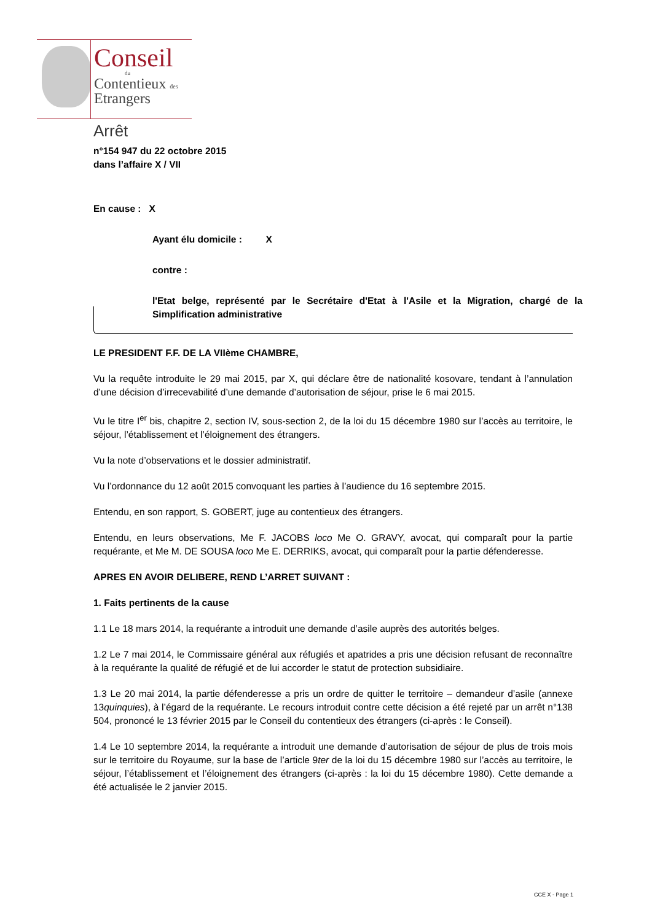Conseil
du
Contentieux des
Etrangers
Arrêt
n°154 947 du 22 octobre 2015
dans l’affaire X / VII
En cause : X
Ayant élu domicile : X
contre :
l'Etat belge, représenté par le Secrétaire d'Etat à l'Asile et la Migration, chargé de la Simplification administrative
LE PRESIDENT F.F. DE LA VIIème CHAMBRE,
Vu la requête introduite le 29 mai 2015, par X, qui déclare être de nationalité kosovare, tendant à l’annulation d’une décision d’irrecevabilité d’une demande d’autorisation de séjour, prise le 6 mai 2015.
Vu le titre I<sup>er</sup> bis, chapitre 2, section IV, sous-section 2, de la loi du 15 décembre 1980 sur l’accès au territoire, le séjour, l’établissement et l’éloignement des étrangers.
Vu la note d’observations et le dossier administratif.
Vu l’ordonnance du 12 août 2015 convoquant les parties à l’audience du 16 septembre 2015.
Entendu, en son rapport, S. GOBERT, juge au contentieux des étrangers.
Entendu, en leurs observations, Me F. JACOBS loco Me O. GRAVY, avocat, qui comparaît pour la partie requérante, et Me M. DE SOUSA loco Me E. DERRIKS, avocat, qui comparaît pour la partie défenderesse.
APRES EN AVOIR DELIBERE, REND L’ARRET SUIVANT :
1. Faits pertinents de la cause
1.1 Le 18 mars 2014, la requérante a introduit une demande d’asile auprès des autorités belges.
1.2 Le 7 mai 2014, le Commissaire général aux réfugiés et apatrides a pris une décision refusant de reconnaître à la requérante la qualité de réfugié et de lui accorder le statut de protection subsidiaire.
1.3 Le 20 mai 2014, la partie défenderesse a pris un ordre de quitter le territoire – demandeur d’asile (annexe 13quinquies), à l’égard de la requérante. Le recours introduit contre cette décision a été rejeté par un arrêt n°138 504, prononcé le 13 février 2015 par le Conseil du contentieux des étrangers (ci-après : le Conseil).
1.4 Le 10 septembre 2014, la requérante a introduit une demande d’autorisation de séjour de plus de trois mois sur le territoire du Royaume, sur la base de l’article 9ter de la loi du 15 décembre 1980 sur l’accès au territoire, le séjour, l’établissement et l’éloignement des étrangers (ci-après : la loi du 15 décembre 1980). Cette demande a été actualisée le 2 janvier 2015.
CCE X - Page 1